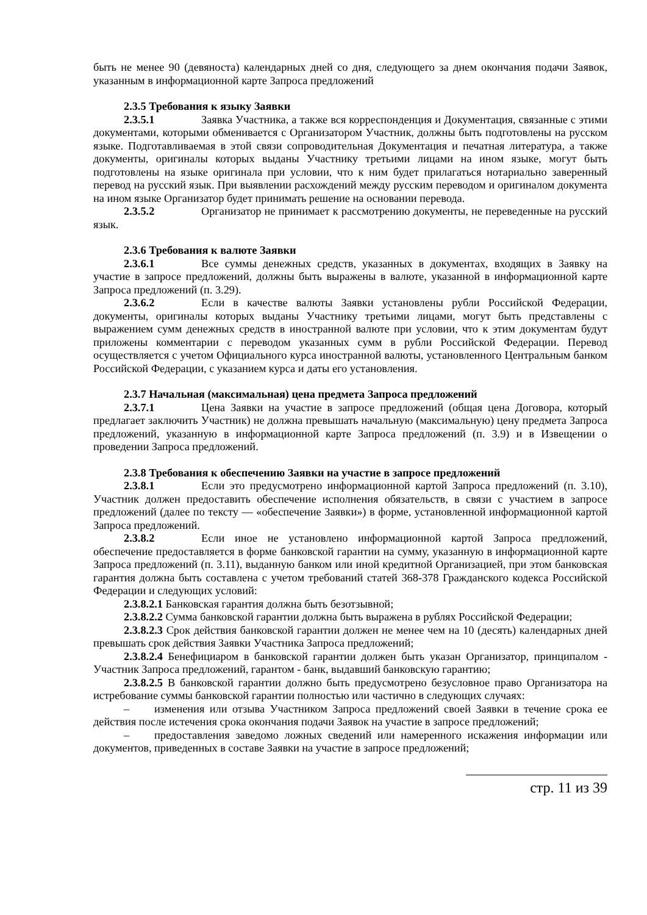быть не менее 90 (девяноста) календарных дней со дня, следующего за днем окончания подачи Заявок, указанным в информационной карте Запроса предложений
2.3.5 Требования к языку Заявки
2.3.5.1 Заявка Участника, а также вся корреспонденция и Документация, связанные с этими документами, которыми обменивается с Организатором Участник, должны быть подготовлены на русском языке. Подготавливаемая в этой связи сопроводительная Документация и печатная литература, а также документы, оригиналы которых выданы Участнику третьими лицами на ином языке, могут быть подготовлены на языке оригинала при условии, что к ним будет прилагаться нотариально заверенный перевод на русский язык. При выявлении расхождений между русским переводом и оригиналом документа на ином языке Организатор будет принимать решение на основании перевода.
2.3.5.2 Организатор не принимает к рассмотрению документы, не переведенные на русский язык.
2.3.6 Требования к валюте Заявки
2.3.6.1 Все суммы денежных средств, указанных в документах, входящих в Заявку на участие в запросе предложений, должны быть выражены в валюте, указанной в информационной карте Запроса предложений (п. 3.29).
2.3.6.2 Если в качестве валюты Заявки установлены рубли Российской Федерации, документы, оригиналы которых выданы Участнику третьими лицами, могут быть представлены с выражением сумм денежных средств в иностранной валюте при условии, что к этим документам будут приложены комментарии с переводом указанных сумм в рубли Российской Федерации. Перевод осуществляется с учетом Официального курса иностранной валюты, установленного Центральным банком Российской Федерации, с указанием курса и даты его установления.
2.3.7 Начальная (максимальная) цена предмета Запроса предложений
2.3.7.1 Цена Заявки на участие в запросе предложений (общая цена Договора, который предлагает заключить Участник) не должна превышать начальную (максимальную) цену предмета Запроса предложений, указанную в информационной карте Запроса предложений (п. 3.9) и в Извещении о проведении Запроса предложений.
2.3.8 Требования к обеспечению Заявки на участие в запросе предложений
2.3.8.1 Если это предусмотрено информационной картой Запроса предложений (п. 3.10), Участник должен предоставить обеспечение исполнения обязательств, в связи с участием в запросе предложений (далее по тексту — «обеспечение Заявки») в форме, установленной информационной картой Запроса предложений.
2.3.8.2 Если иное не установлено информационной картой Запроса предложений, обеспечение предоставляется в форме банковской гарантии на сумму, указанную в информационной карте Запроса предложений (п. 3.11), выданную банком или иной кредитной Организацией, при этом банковская гарантия должна быть составлена с учетом требований статей 368-378 Гражданского кодекса Российской Федерации и следующих условий:
2.3.8.2.1 Банковская гарантия должна быть безотзывной;
2.3.8.2.2 Сумма банковской гарантии должна быть выражена в рублях Российской Федерации;
2.3.8.2.3 Срок действия банковской гарантии должен не менее чем на 10 (десять) календарных дней превышать срок действия Заявки Участника Запроса предложений;
2.3.8.2.4 Бенефициаром в банковской гарантии должен быть указан Организатор, принципалом - Участник Запроса предложений, гарантом - банк, выдавший банковскую гарантию;
2.3.8.2.5 В банковской гарантии должно быть предусмотрено безусловное право Организатора на истребование суммы банковской гарантии полностью или частично в следующих случаях:
– изменения или отзыва Участником Запроса предложений своей Заявки в течение срока ее действия после истечения срока окончания подачи Заявок на участие в запросе предложений;
– предоставления заведомо ложных сведений или намеренного искажения информации или документов, приведенных в составе Заявки на участие в запросе предложений;
стр. 11 из 39